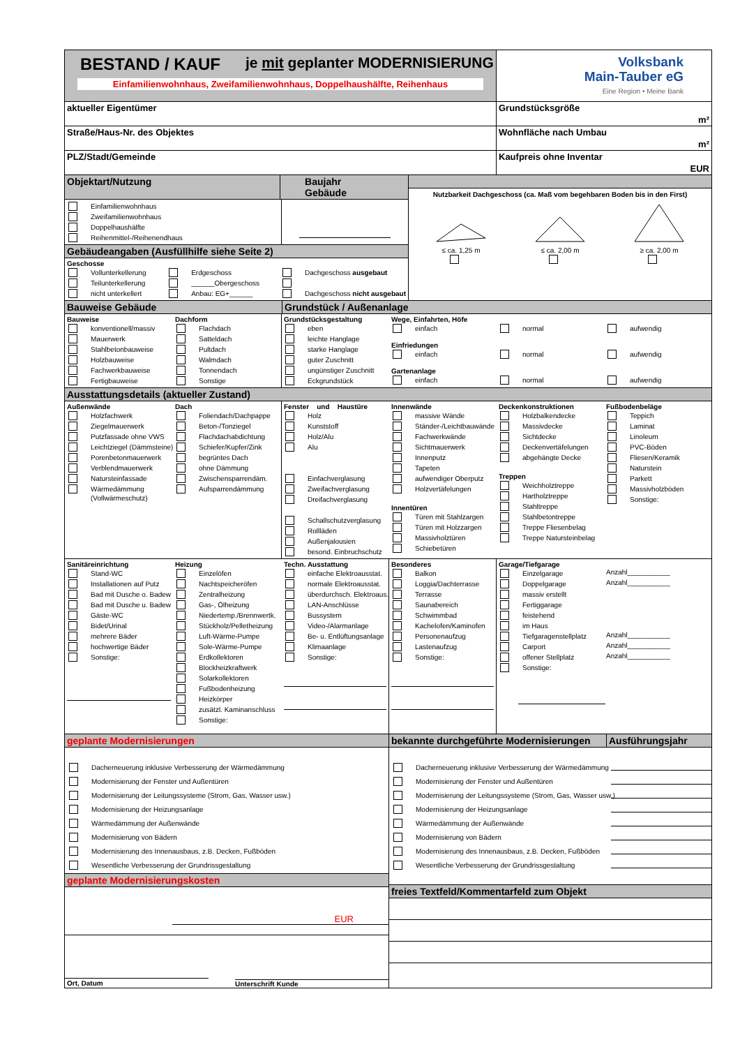BESTAND / KAUF je mit geplanter MODERNISIERUNG
Einfamilienwohnhaus, Zweifamilienwohnhaus, Doppelhaushälfte, Reihenhaus
Volksbank
Main-Tauber eG
Eine Region • Meine Bank
aktueller Eigentümer Grundstücksgröße
m²
Straße/Haus-Nr. des Objektes Wohnfläche nach Umbau
m²
PLZ/Stadt/Gemeinde Kaufpreis ohne Inventar
EUR
Objektart/Nutzung Baujahr Gebäude
Einfamilienwohnhaus
Zweifamilienwohnhaus
Doppelhaushälfte
Reihenmittel-/Reihenendhaus
Gebäudeangaben (Ausfüllhilfe siehe Seite 2)
Geschosse
Vollunterkellerung
Teilunterkellerung
nicht unterkellert
Erdgeschoss
______Obergeschoss
Anbau: EG+______
Dachgeschoss ausgebaut
Dachgeschoss nicht ausgebaut
Nutzbarkeit Dachgeschoss (ca. Maß vom begehbaren Boden bis in den First)
≤ ca. 1,25 m
≤ ca. 2,00 m
≥ ca. 2,00 m
Bauweise Gebäude Grundstück / Außenanlage
Bauweise
konventionell/massiv
Mauerwerk
Stahlbetonbauweise
Holzbauweise
Fachwerkbauweise
Fertigbauweise
Dachform
Flachdach
Satteldach
Pultdach
Walmdach
Tonnendach
Sonstige
Grundstücksgestaltung
eben
leichte Hanglage
starke Hanglage
guter Zuschnitt
ungünstiger Zuschnitt
Eckgrundstück
Wege, Einfahrten, Höfe
einfach normal aufwendig
Einfriedungen
einfach normal aufwendig
Gartenanlage
einfach normal aufwendig
Ausstattungsdetails (aktueller Zustand)
Außenwände
Holzfachwerk
Ziegelmauerwerk
Putzfassade ohne VWS
Leichtziegel (Dämmsteine)
Porenbetonmauerwerk
Verblendmauerwerk
Natursteinfassade
Wärmedämmung
(Vollwärmeschutz)
Dach
Foliendach/Dachpappe
Beton-/Tonziegel
Flachdachabdichtung
Schiefer/Kupfer/Zink
begrüntes Dach
ohne Dämmung
Zwischensparrendäm.
Aufsparrendämmung
Fenster und Haustüre
Holz
Kunststoff
Holz/Alu
Alu
Einfachverglasung
Zweifachverglasung
Dreifachverglasung
Schallschutzverglasung
Rollläden
Außenjalousien
besond. Einbruchschutz
Innenwände
massive Wände
Ständer-/Leichtbauwände
Fachwerkwände
Sichtmauerwerk
Innenputz
Tapeten
aufwendiger Oberputz
Holzvertäfelungen
Innentüren
Türen mit Stahlzargen
Türen mit Holzzargen
Massivholztüren
Schiebetüren
Deckenkonstruktionen
Holzbalkendecke
Massivdecke
Sichtdecke
Deckenvertäfelungen
abgehängte Decke
Treppen
Weichholztreppe
Hartholztreppe
Stahltreppe
Stahlbetontreppe
Treppe Fliesenbelag
Treppe Natursteinbelag
Fußbodenbeläge
Teppich
Laminat
Linoleum
PVC-Böden
Fliesen/Keramik
Naturstein
Parkett
Massivholzböden
Sonstige:
Sanitäreinrichtung
Stand-WC
Installationen auf Putz
Bad mit Dusche o. Badew
Bad mit Dusche u. Badew
Gäste-WC
Bidet/Urinal
mehrere Bäder
hochwertige Bäder
Sonstige:
Heizung
Einzelöfen
Nachtspeicheröfen
Zentralheizung
Gas-, Ölheizung
Niedertemp./Brennwertk.
Stückholz/Pelletheizung
Luft-Wärme-Pumpe
Sole-Wärme-Pumpe
Erdkollektoren
Blockheizkraftwerk
Solarkollektoren
Fußbodenheizung
Heizkörper
zusätzl. Kaminanschluss
Sonstige:
Techn. Ausstattung
einfache Elektroausstat.
normale Elektroausstat.
überdurchsch. Elektroaus.
LAN-Anschlüsse
Bussystem
Video-/Alarmanlage
Be- u. Entlüftungsanlage
Klimaanlage
Sonstige:
Besonderes
Balkon
Loggia/Dachterrasse
Terrasse
Saunabereich
Schwimmbad
Kachelofen/Kaminofen
Personenaufzug
Lastenaufzug
Sonstige:
Garage/Tiefgarage
Einzelgarage
Anzahl___________
Doppelgarage
Anzahl___________
massiv erstellt
Fertiggarage
feistehend
im Haus
Tiefgaragenstellplatz
Anzahl___________
Carport
Anzahl___________
offener Stellplatz
Anzahl___________
Sonstige:
geplante Modernisierungen
Dacherneuerung inklusive Verbesserung der Wärmedämmung
Modernisierung der Fenster und Außentüren
Modernisierung der Leitungssysteme (Strom, Gas, Wasser usw.)
Modernisierung der Heizungsanlage
Wärmedämmung der Außenwände
Modernisierung von Bädern
Modernisierung des Innenausbaus, z.B. Decken, Fußböden
Wesentliche Verbesserung der Grundrissgestaltung
geplante Modernisierungskosten
EUR
Ort, Datum
Unterschrift Kunde
bekannte durchgeführte Modernisierungen
Ausführungsjahr
Dacherneuerung inklusive Verbesserung der Wärmedämmung
Modernisierung der Fenster und Außentüren
Modernisierung der Leitungssysteme (Strom, Gas, Wasser usw.)
Modernisierung der Heizungsanlage
Wärmedämmung der Außenwände
Modernisierung von Bädern
Modernisierung des Innenausbaus, z.B. Decken, Fußböden
Wesentliche Verbesserung der Grundrissgestaltung
freies Textfeld/Kommentarfeld zum Objekt